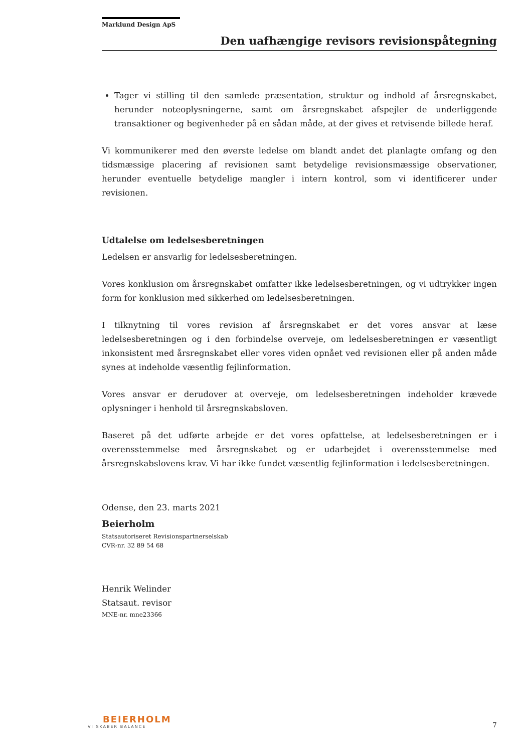Marklund Design ApS
Den uafhængige revisors revisionspåtegning
Tager vi stilling til den samlede præsentation, struktur og indhold af årsregnskabet, herunder noteoplysningerne, samt om årsregnskabet afspejler de underliggende transaktioner og begivenheder på en sådan måde, at der gives et retvisende billede heraf.
Vi kommunikerer med den øverste ledelse om blandt andet det planlagte omfang og den tidsmæssige placering af revisionen samt betydelige revisionsmæssige observationer, herunder eventuelle betydelige mangler i intern kontrol, som vi identificerer under revisionen.
Udtalelse om ledelsesberetningen
Ledelsen er ansvarlig for ledelsesberetningen.
Vores konklusion om årsregnskabet omfatter ikke ledelsesberetningen, og vi udtrykker ingen form for konklusion med sikkerhed om ledelsesberetningen.
I tilknytning til vores revision af årsregnskabet er det vores ansvar at læse ledelsesberetningen og i den forbindelse overveje, om ledelsesberetningen er væsentligt inkonsistent med årsregnskabet eller vores viden opnået ved revisionen eller på anden måde synes at indeholde væsentlig fejlinformation.
Vores ansvar er derudover at overveje, om ledelsesberetningen indeholder krævede oplysninger i henhold til årsregnskabsloven.
Baseret på det udførte arbejde er det vores opfattelse, at ledelsesberetningen er i overensstemmelse med årsregnskabet og er udarbejdet i overensstemmelse med årsregnskabslovens krav. Vi har ikke fundet væsentlig fejlinformation i ledelsesberetningen.
Odense, den 23. marts 2021
Beierholm
Statsautoriseret Revisionspartnerselskab
CVR-nr. 32 89 54 68
Henrik Welinder
Statsaut. revisor
MNE-nr. mne23366
BEIERHOLM
VI SKABER BALANCE
7